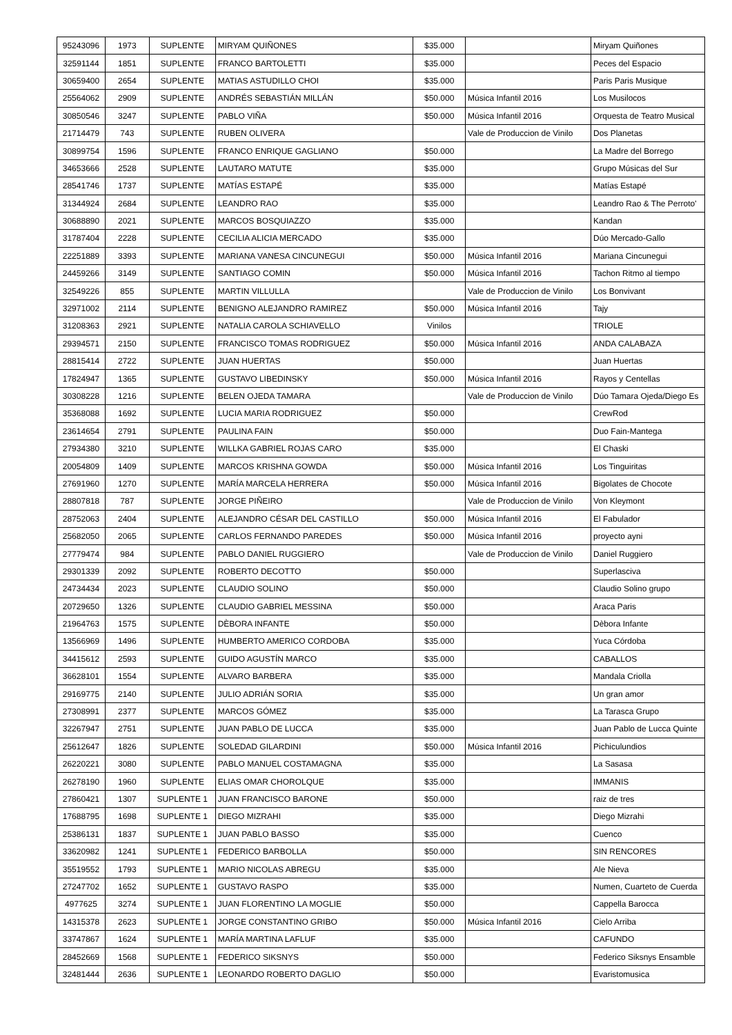| 95243096 | 1973 | SUPLENTE | MIRYAM QUIÑONES | $35.000 | | Miryam Quiñones |
| 32591144 | 1851 | SUPLENTE | FRANCO BARTOLETTI | $35.000 | | Peces del Espacio |
| 30659400 | 2654 | SUPLENTE | MATIAS ASTUDILLO CHOI | $35.000 | | Paris Paris Musique |
| 25564062 | 2909 | SUPLENTE | ANDRÉS SEBASTIÁN MILLÁN | $50.000 | Música Infantil 2016 | Los Musilocos |
| 30850546 | 3247 | SUPLENTE | PABLO VIÑA | $50.000 | Música Infantil 2016 | Orquesta de Teatro Musical |
| 21714479 | 743 | SUPLENTE | RUBEN OLIVERA | | Vale de Produccion de Vinilo | Dos Planetas |
| 30899754 | 1596 | SUPLENTE | FRANCO ENRIQUE GAGLIANO | $50.000 | | La Madre del Borrego |
| 34653666 | 2528 | SUPLENTE | LAUTARO MATUTE | $35.000 | | Grupo Músicas del Sur |
| 28541746 | 1737 | SUPLENTE | MATÍAS ESTAPÉ | $35.000 | | Matías Estapé |
| 31344924 | 2684 | SUPLENTE | LEANDRO RAO | $35.000 | | Leandro Rao & The Perroto' |
| 30688890 | 2021 | SUPLENTE | MARCOS BOSQUIAZZO | $35.000 | | Kandan |
| 31787404 | 2228 | SUPLENTE | CECILIA ALICIA MERCADO | $35.000 | | Dúo Mercado-Gallo |
| 22251889 | 3393 | SUPLENTE | MARIANA VANESA CINCUNEGUI | $50.000 | Música Infantil 2016 | Mariana Cincunegui |
| 24459266 | 3149 | SUPLENTE | SANTIAGO COMIN | $50.000 | Música Infantil 2016 | Tachon Ritmo al tiempo |
| 32549226 | 855 | SUPLENTE | MARTIN VILLULLA | | Vale de Produccion de Vinilo | Los Bonvivant |
| 32971002 | 2114 | SUPLENTE | BENIGNO ALEJANDRO RAMIREZ | $50.000 | Música Infantil 2016 | Tajy |
| 31208363 | 2921 | SUPLENTE | NATALIA CAROLA SCHIAVELLO | Vinilos | | TRIOLE |
| 29394571 | 2150 | SUPLENTE | FRANCISCO TOMAS RODRIGUEZ | $50.000 | Música Infantil 2016 | ANDA CALABAZA |
| 28815414 | 2722 | SUPLENTE | JUAN HUERTAS | $50.000 | | Juan Huertas |
| 17824947 | 1365 | SUPLENTE | GUSTAVO LIBEDINSKY | $50.000 | Música Infantil 2016 | Rayos y Centellas |
| 30308228 | 1216 | SUPLENTE | BELEN OJEDA TAMARA | | Vale de Produccion de Vinilo | Dúo Tamara Ojeda/Diego Es |
| 35368088 | 1692 | SUPLENTE | LUCIA MARIA RODRIGUEZ | $50.000 | | CrewRod |
| 23614654 | 2791 | SUPLENTE | PAULINA FAIN | $50.000 | | Duo Fain-Mantega |
| 27934380 | 3210 | SUPLENTE | WILLKA GABRIEL ROJAS CARO | $35.000 | | El Chaski |
| 20054809 | 1409 | SUPLENTE | MARCOS KRISHNA GOWDA | $50.000 | Música Infantil 2016 | Los Tinguiritas |
| 27691960 | 1270 | SUPLENTE | MARÍA MARCELA HERRERA | $50.000 | Música Infantil 2016 | Bigolates de Chocote |
| 28807818 | 787 | SUPLENTE | JORGE PIÑEIRO | | Vale de Produccion de Vinilo | Von Kleymont |
| 28752063 | 2404 | SUPLENTE | ALEJANDRO CÉSAR DEL CASTILLO | $50.000 | Música Infantil 2016 | El Fabulador |
| 25682050 | 2065 | SUPLENTE | CARLOS FERNANDO PAREDES | $50.000 | Música Infantil 2016 | proyecto ayni |
| 27779474 | 984 | SUPLENTE | PABLO DANIEL RUGGIERO | | Vale de Produccion de Vinilo | Daniel Ruggiero |
| 29301339 | 2092 | SUPLENTE | ROBERTO DECOTTO | $50.000 | | Superlasciva |
| 24734434 | 2023 | SUPLENTE | CLAUDIO SOLINO | $50.000 | | Claudio Solino grupo |
| 20729650 | 1326 | SUPLENTE | CLAUDIO GABRIEL MESSINA | $50.000 | | Araca Paris |
| 21964763 | 1575 | SUPLENTE | DÈBORA INFANTE | $50.000 | | Dèbora Infante |
| 13566969 | 1496 | SUPLENTE | HUMBERTO AMERICO CORDOBA | $35.000 | | Yuca Córdoba |
| 34415612 | 2593 | SUPLENTE | GUIDO AGUSTÍN MARCO | $35.000 | | CABALLOS |
| 36628101 | 1554 | SUPLENTE | ALVARO BARBERA | $35.000 | | Mandala Criolla |
| 29169775 | 2140 | SUPLENTE | JULIO ADRIÁN SORIA | $35.000 | | Un gran amor |
| 27308991 | 2377 | SUPLENTE | MARCOS GÓMEZ | $35.000 | | La Tarasca Grupo |
| 32267947 | 2751 | SUPLENTE | JUAN PABLO DE LUCCA | $35.000 | | Juan Pablo de Lucca Quinte |
| 25612647 | 1826 | SUPLENTE | SOLEDAD GILARDINI | $50.000 | Música Infantil 2016 | Pichiculundios |
| 26220221 | 3080 | SUPLENTE | PABLO MANUEL COSTAMAGNA | $35.000 | | La Sasasa |
| 26278190 | 1960 | SUPLENTE | ELIAS OMAR CHOROLQUE | $35.000 | | IMMANIS |
| 27860421 | 1307 | SUPLENTE 1 | JUAN FRANCISCO BARONE | $50.000 | | raiz de tres |
| 17688795 | 1698 | SUPLENTE 1 | DIEGO MIZRAHI | $35.000 | | Diego Mizrahi |
| 25386131 | 1837 | SUPLENTE 1 | JUAN PABLO BASSO | $35.000 | | Cuenco |
| 33620982 | 1241 | SUPLENTE 1 | FEDERICO BARBOLLA | $50.000 | | SIN RENCORES |
| 35519552 | 1793 | SUPLENTE 1 | MARIO NICOLAS ABREGU | $35.000 | | Ale Nieva |
| 27247702 | 1652 | SUPLENTE 1 | GUSTAVO RASPO | $35.000 | | Numen, Cuarteto de Cuerda |
| 4977625 | 3274 | SUPLENTE 1 | JUAN FLORENTINO LA MOGLIE | $50.000 | | Cappella Barocca |
| 14315378 | 2623 | SUPLENTE 1 | JORGE CONSTANTINO GRIBO | $50.000 | Música Infantil 2016 | Cielo Arriba |
| 33747867 | 1624 | SUPLENTE 1 | MARÍA MARTINA LAFLUF | $35.000 | | CAFUNDO |
| 28452669 | 1568 | SUPLENTE 1 | FEDERICO SIKSNYS | $50.000 | | Federico Siksnys Ensamble |
| 32481444 | 2636 | SUPLENTE 1 | LEONARDO ROBERTO DAGLIO | $50.000 | | Evaristomusica |